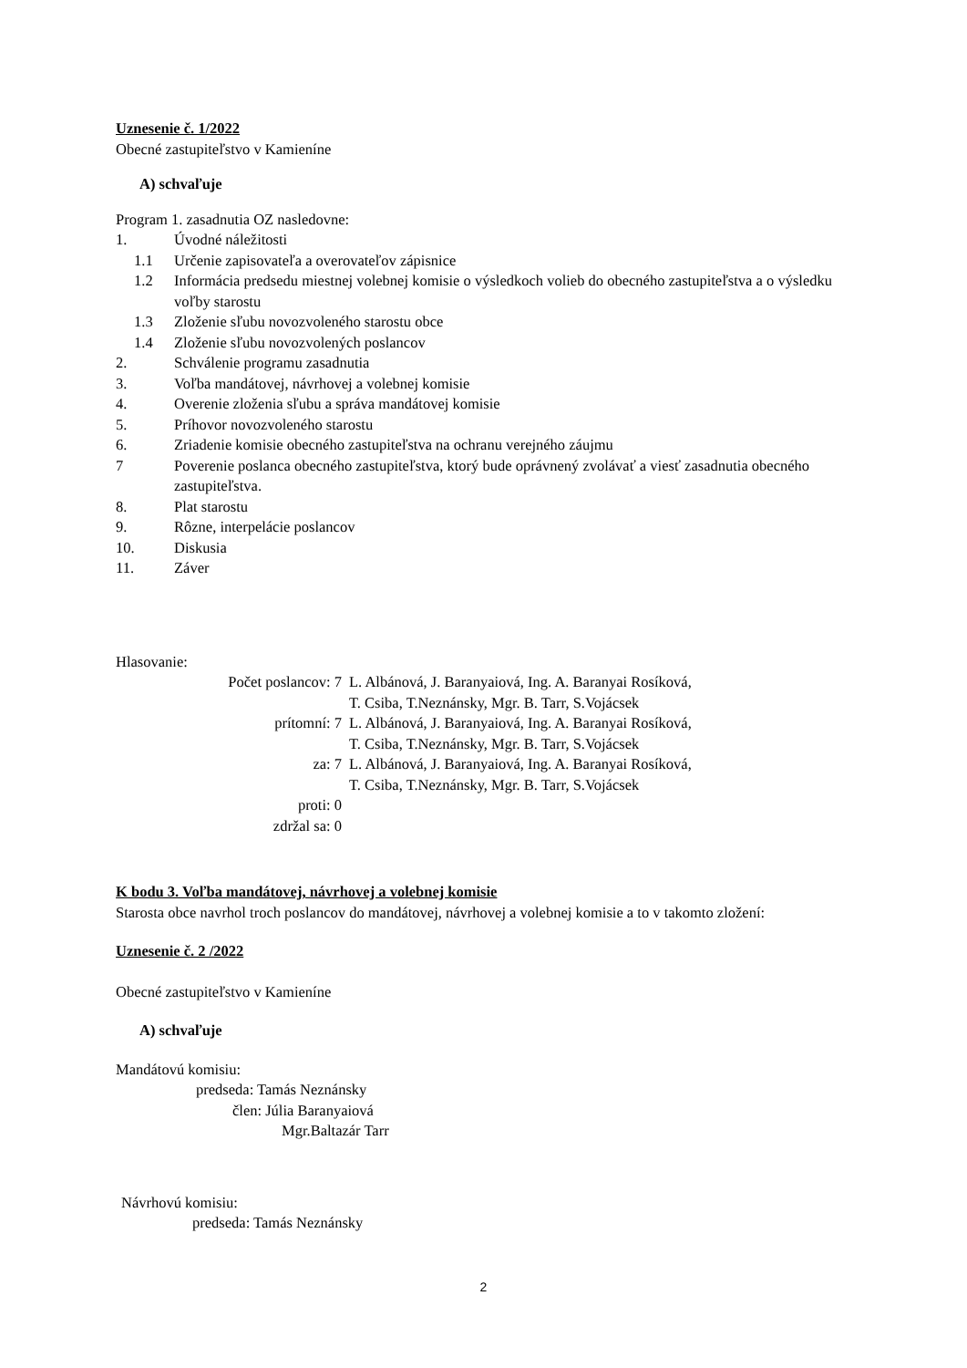Uznesenie č. 1/2022
Obecné zastupiteľstvo v Kamieníne
A) schvaľuje
Program 1. zasadnutia OZ nasledovne:
1. Úvodné náležitosti
1.1 Určenie zapisovateľa a overovateľov zápisnice
1.2 Informácia predsedu miestnej volebnej komisie o výsledkoch volieb do obecného zastupiteľstva a o výsledku voľby starostu
1.3 Zloženie sľubu novozvoleného starostu obce
1.4 Zloženie sľubu novozvolených poslancov
2. Schválenie programu zasadnutia
3. Voľba mandátovej, návrhovej a volebnej komisie
4. Overenie zloženia sľubu a správa mandátovej komisie
5. Príhovor novozvoleného starostu
6. Zriadenie komisie obecného zastupiteľstva na ochranu verejného záujmu
7 Poverenie poslanca obecného zastupiteľstva, ktorý bude oprávnený zvolávať a viesť zasadnutia obecného zastupiteľstva.
8. Plat starostu
9. Rôzne, interpelácie poslancov
10. Diskusia
11. Záver
Hlasovanie:
Počet poslancov: 7 L. Albánová, J. Baranyaiová, Ing. A. Baranyai Rosíková,
T. Csiba, T.Neznánsky, Mgr. B. Tarr, S.Vojácsek
prítomní: 7 L. Albánová, J. Baranyaiová, Ing. A. Baranyai Rosíková,
T. Csiba, T.Neznánsky, Mgr. B. Tarr, S.Vojácsek
za: 7 L. Albánová, J. Baranyaiová, Ing. A. Baranyai Rosíková,
T. Csiba, T.Neznánsky, Mgr. B. Tarr, S.Vojácsek
proti: 0
zdržal sa: 0
K bodu 3. Voľba mandátovej, návrhovej a volebnej komisie
Starosta obce navrhol troch poslancov do mandátovej, návrhovej a volebnej komisie a to v takomto zložení:
Uznesenie č. 2 /2022
Obecné zastupiteľstvo v Kamieníne
A) schvaľuje
Mandátovú komisiu:
predseda: Tamás Neznánsky
člen: Júlia Baranyaiová
Mgr.Baltazár Tarr
Návrhovú komisiu:
predseda: Tamás Neznánsky
2